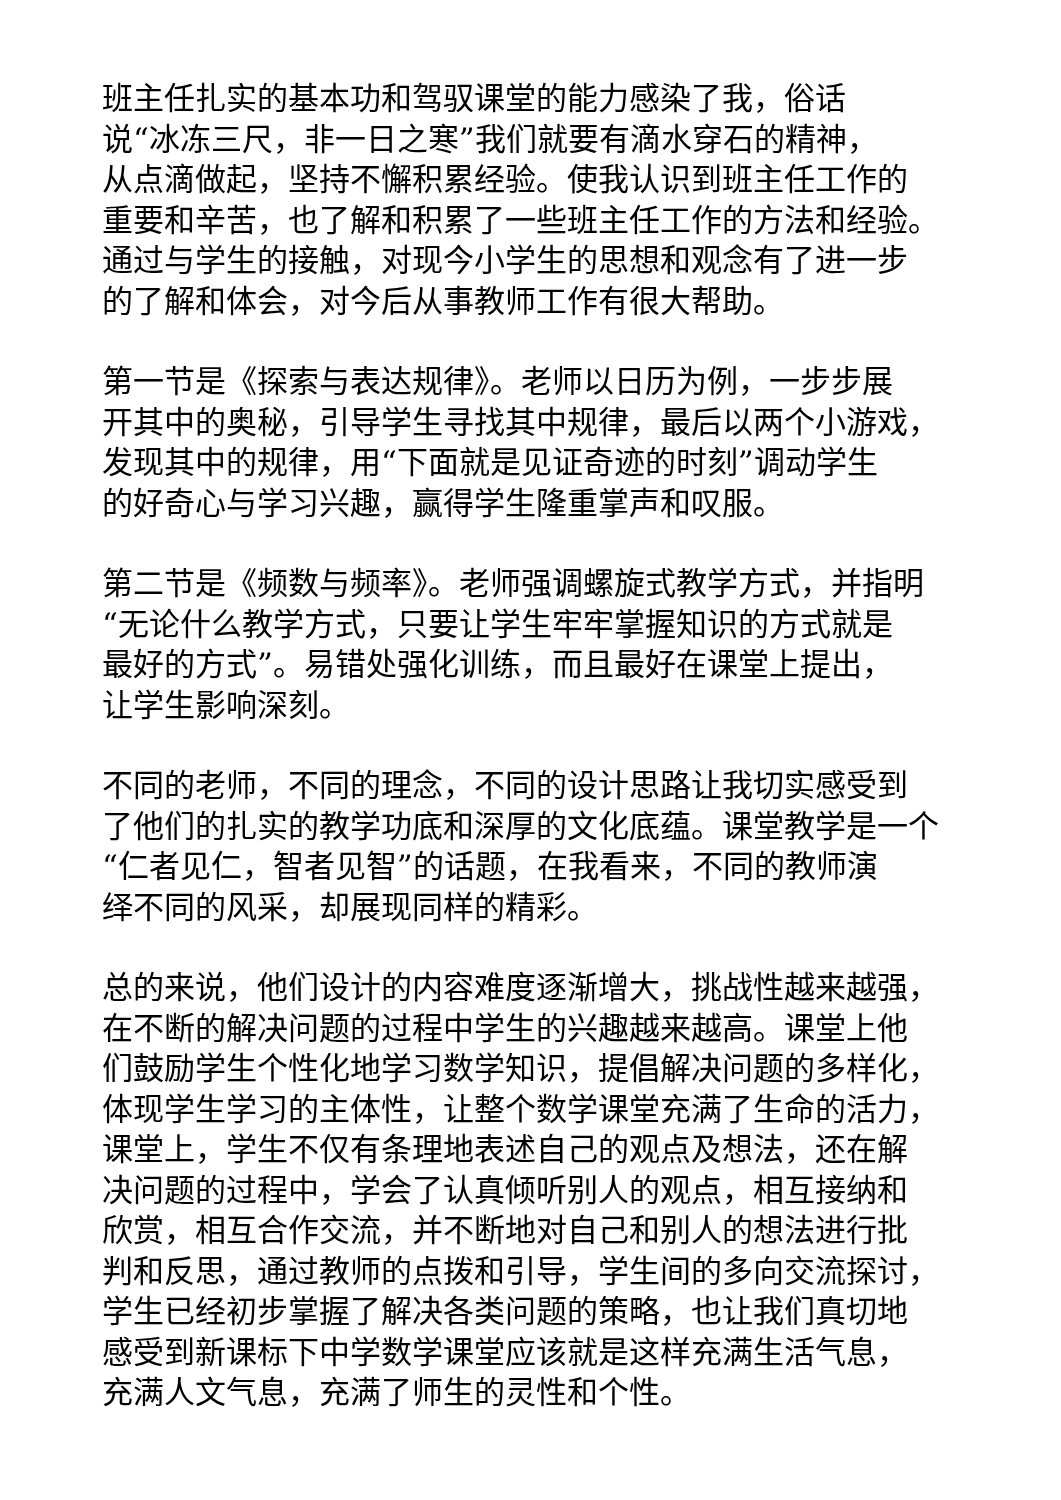班主任扎实的基本功和驾驭课堂的能力感染了我，俗话
说“冰冻三尺，非一日之寒”我们就要有滴水穿石的精神，
从点滴做起，坚持不懈积累经验。使我认识到班主任工作的
重要和辛苦，也了解和积累了一些班主任工作的方法和经验。
通过与学生的接触，对现今小学生的思想和观念有了进一步
的了解和体会，对今后从事教师工作有很大帮助。
第一节是《探索与表达规律》。老师以日历为例，一步步展
开其中的奥秘，引导学生寻找其中规律，最后以两个小游戏，
发现其中的规律，用“下面就是见证奇迹的时刻”调动学生
的好奇心与学习兴趣，赢得学生隆重掌声和叹服。
第二节是《频数与频率》。老师强调螺旋式教学方式，并指明
“无论什么教学方式，只要让学生牢牢掌握知识的方式就是
最好的方式”。易错处强化训练，而且最好在课堂上提出，
让学生影响深刻。
不同的老师，不同的理念，不同的设计思路让我切实感受到
了他们的扎实的教学功底和深厚的文化底蕴。课堂教学是一个
“仁者见仁，智者见智”的话题，在我看来，不同的教师演
绎不同的风采，却展现同样的精彩。
总的来说，他们设计的内容难度逐渐增大，挑战性越来越强，
在不断的解决问题的过程中学生的兴趣越来越高。课堂上他
们鼓励学生个性化地学习数学知识，提倡解决问题的多样化，
体现学生学习的主体性，让整个数学课堂充满了生命的活力，
课堂上，学生不仅有条理地表述自己的观点及想法，还在解
决问题的过程中，学会了认真倾听别人的观点，相互接纳和
欣赏，相互合作交流，并不断地对自己和别人的想法进行批
判和反思，通过教师的点拨和引导，学生间的多向交流探讨，
学生已经初步掌握了解决各类问题的策略，也让我们真切地
感受到新课标下中学数学课堂应该就是这样充满生活气息，
充满人文气息，充满了师生的灵性和个性。